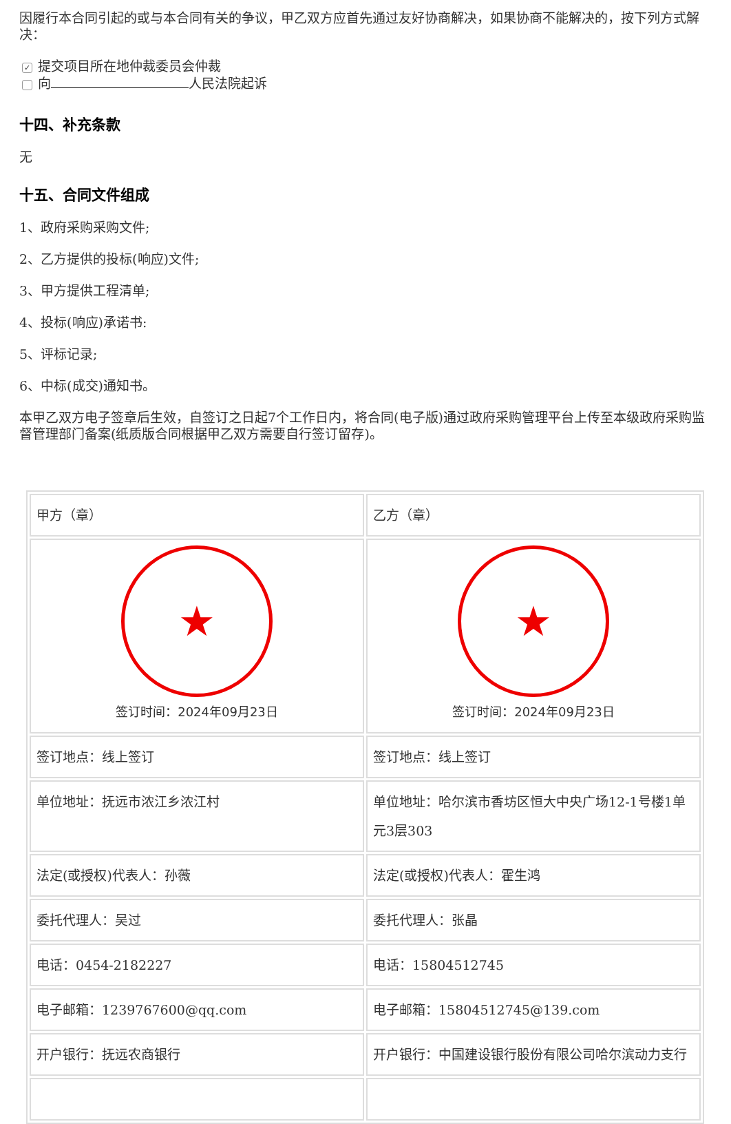因履行本合同引起的或与本合同有关的争议，甲乙双方应首先通过友好协商解决，如果协商不能解决的，按下列方式解决：
✓ 提交项目所在地仲裁委员会仲裁
向 人民法院起诉
十四、补充条款
无
十五、合同文件组成
1、政府采购采购文件;
2、乙方提供的投标(响应)文件;
3、甲方提供工程清单;
4、投标(响应)承诺书:
5、评标记录;
6、中标(成交)通知书。
本甲乙双方电子签章后生效，自签订之日起7个工作日内，将合同(电子版)通过政府采购管理平台上传至本级政府采购监督管理部门备案(纸质版合同根据甲乙双方需要自行签订留存)。
| 甲方（章） | 乙方（章） |
| ★ 签订时间：2024年09月23日 | ★ 签订时间：2024年09月23日 |
| 签订地点：线上签订 | 签订地点：线上签订 |
| 单位地址：抚远市浓江乡浓江村 | 单位地址：哈尔滨市香坊区恒大中央广场12-1号楼1单元3层303 |
| 法定(或授权)代表人：孙薇 | 法定(或授权)代表人：霍生鸿 |
| 委托代理人：吴过 | 委托代理人：张晶 |
| 电话：0454-2182227 | 电话：15804512745 |
| 电子邮箱：1239767600@qq.com | 电子邮箱：15804512745@139.com |
| 开户银行：抚远农商银行 | 开户银行：中国建设银行股份有限公司哈尔滨动力支行 |